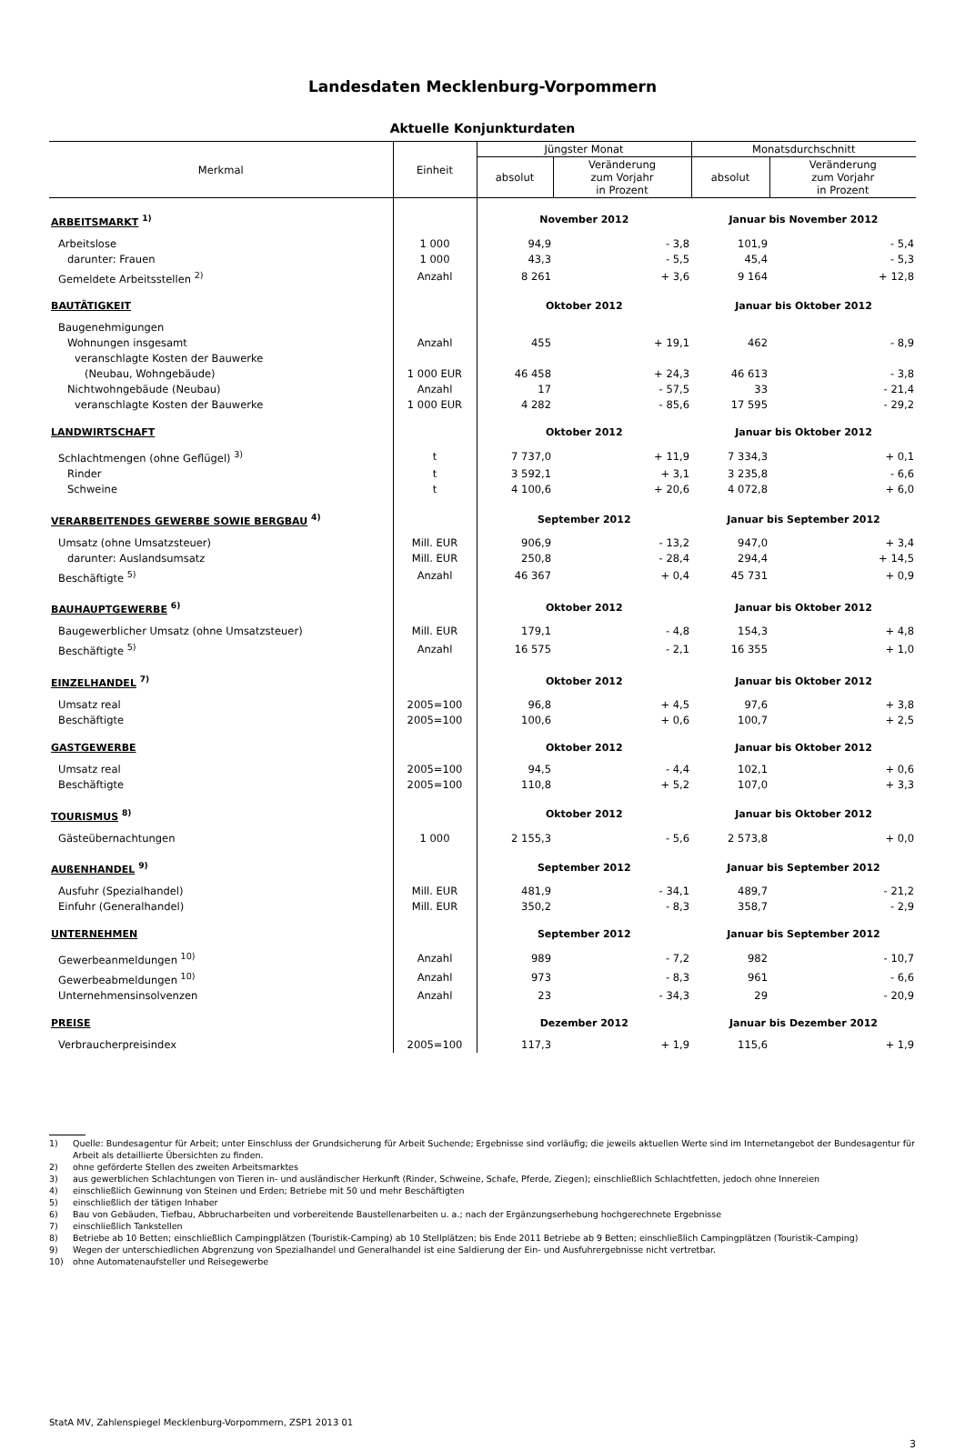Landesdaten Mecklenburg-Vorpommern
Aktuelle Konjunkturdaten
| Merkmal | Einheit | Jüngster Monat | | Monatsdurchschnitt | |
| --- | --- | --- | --- | --- | --- |
| | | absolut | Veränderung zum Vorjahr in Prozent | absolut | Veränderung zum Vorjahr in Prozent |
| ARBEITSMARKT <sup>1)</sup> | | November 2012 | | Januar bis November 2012 | |
| Arbeitslose | 1 000 | 94,9 | - 3,8 | 101,9 | - 5,4 |
| darunter: Frauen | 1 000 | 43,3 | - 5,5 | 45,4 | - 5,3 |
| Gemeldete Arbeitsstellen <sup>2)</sup> | Anzahl | 8 261 | + 3,6 | 9 164 | + 12,8 |
| BAUTÄTIGKEIT | | Oktober 2012 | | Januar bis Oktober 2012 | |
| Baugenehmigungen | | | | | |
| Wohnungen insgesamt | Anzahl | 455 | + 19,1 | 462 | - 8,9 |
| veranschlagte Kosten der Bauwerke | | | | | |
| (Neubau, Wohngebäude) | 1 000 EUR | 46 458 | + 24,3 | 46 613 | - 3,8 |
| Nichtwohngebäude (Neubau) | Anzahl | 17 | - 57,5 | 33 | - 21,4 |
| veranschlagte Kosten der Bauwerke | 1 000 EUR | 4 282 | - 85,6 | 17 595 | - 29,2 |
| LANDWIRTSCHAFT | | Oktober 2012 | | Januar bis Oktober 2012 | |
| Schlachtmengen (ohne Geflügel) <sup>3)</sup> | t | 7 737,0 | + 11,9 | 7 334,3 | + 0,1 |
| Rinder | t | 3 592,1 | + 3,1 | 3 235,8 | - 6,6 |
| Schweine | t | 4 100,6 | + 20,6 | 4 072,8 | + 6,0 |
| VERARBEITENDES GEWERBE SOWIE BERGBAU <sup>4)</sup> | | September 2012 | | Januar bis September 2012 | |
| Umsatz (ohne Umsatzsteuer) | Mill. EUR | 906,9 | - 13,2 | 947,0 | + 3,4 |
| darunter: Auslandsumsatz | Mill. EUR | 250,8 | - 28,4 | 294,4 | + 14,5 |
| Beschäftigte <sup>5)</sup> | Anzahl | 46 367 | + 0,4 | 45 731 | + 0,9 |
| BAUHAUPTGEWERBE <sup>6)</sup> | | Oktober 2012 | | Januar bis Oktober 2012 | |
| Baugewerblicher Umsatz (ohne Umsatzsteuer) | Mill. EUR | 179,1 | - 4,8 | 154,3 | + 4,8 |
| Beschäftigte <sup>5)</sup> | Anzahl | 16 575 | - 2,1 | 16 355 | + 1,0 |
| EINZELHANDEL <sup>7)</sup> | | Oktober 2012 | | Januar bis Oktober 2012 | |
| Umsatz real | 2005=100 | 96,8 | + 4,5 | 97,6 | + 3,8 |
| Beschäftigte | 2005=100 | 100,6 | + 0,6 | 100,7 | + 2,5 |
| GASTGEWERBE | | Oktober 2012 | | Januar bis Oktober 2012 | |
| Umsatz real | 2005=100 | 94,5 | - 4,4 | 102,1 | + 0,6 |
| Beschäftigte | 2005=100 | 110,8 | + 5,2 | 107,0 | + 3,3 |
| TOURISMUS <sup>8)</sup> | | Oktober 2012 | | Januar bis Oktober 2012 | |
| Gästeübernachtungen | 1 000 | 2 155,3 | - 5,6 | 2 573,8 | + 0,0 |
| AUßENHANDEL <sup>9)</sup> | | September 2012 | | Januar bis September 2012 | |
| Ausfuhr (Spezialhandel) | Mill. EUR | 481,9 | - 34,1 | 489,7 | - 21,2 |
| Einfuhr (Generalhandel) | Mill. EUR | 350,2 | - 8,3 | 358,7 | - 2,9 |
| UNTERNEHMEN | | September 2012 | | Januar bis September 2012 | |
| Gewerbeanmeldungen <sup>10)</sup> | Anzahl | 989 | - 7,2 | 982 | - 10,7 |
| Gewerbeabmeldungen <sup>10)</sup> | Anzahl | 973 | - 8,3 | 961 | - 6,6 |
| Unternehmensinsolvenzen | Anzahl | 23 | - 34,3 | 29 | - 20,9 |
| PREISE | | Dezember 2012 | | Januar bis Dezember 2012 | |
| Verbraucherpreisindex | 2005=100 | 117,3 | + 1,9 | 115,6 | + 1,9 |
1) Quelle: Bundesagentur für Arbeit; unter Einschluss der Grundsicherung für Arbeit Suchende; Ergebnisse sind vorläufig; die jeweils aktuellen Werte sind im Internetangebot der Bundesagentur für Arbeit als detaillierte Übersichten zu finden.
2) ohne geförderte Stellen des zweiten Arbeitsmarktes
3) aus gewerblichen Schlachtungen von Tieren in- und ausländischer Herkunft (Rinder, Schweine, Schafe, Pferde, Ziegen); einschließlich Schlachtfetten, jedoch ohne Innereien
4) einschließlich Gewinnung von Steinen und Erden; Betriebe mit 50 und mehr Beschäftigten
5) einschließlich der tätigen Inhaber
6) Bau von Gebäuden, Tiefbau, Abbrucharbeiten und vorbereitende Baustellenarbeiten u. a.; nach der Ergänzungserhebung hochgerechnete Ergebnisse
7) einschließlich Tankstellen
8) Betriebe ab 10 Betten; einschließlich Campingplätzen (Touristik-Camping) ab 10 Stellplätzen; bis Ende 2011 Betriebe ab 9 Betten; einschließlich Campingplätzen (Touristik-Camping)
9) Wegen der unterschiedlichen Abgrenzung von Spezialhandel und Generalhandel ist eine Saldierung der Ein- und Ausfuhrergebnisse nicht vertretbar.
10) ohne Automatenaufsteller und Reisegewerbe
StatA MV, Zahlenspiegel Mecklenburg-Vorpommern, ZSP1 2013 01
3